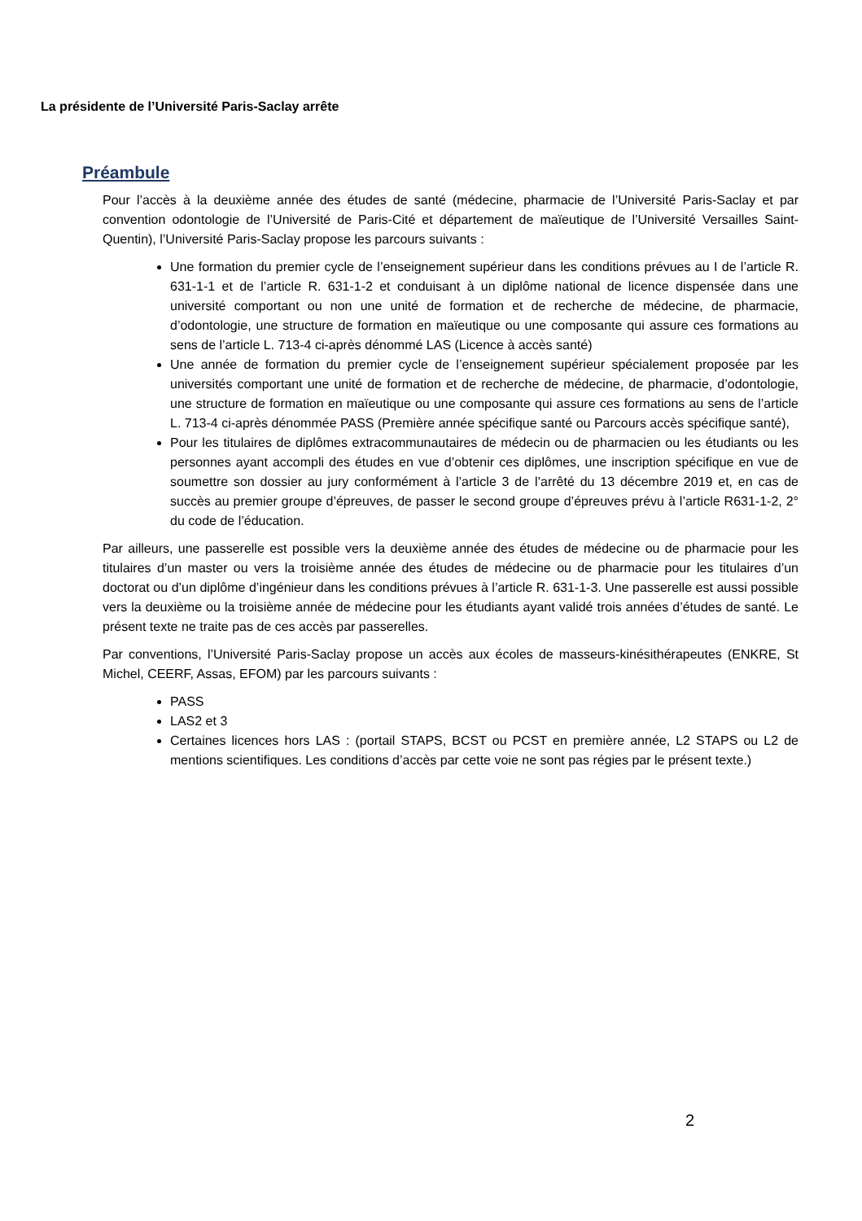La présidente de l’Université Paris-Saclay arrête
Préambule
Pour l’accès à la deuxième année des études de santé (médecine, pharmacie de l’Université Paris-Saclay et par convention odontologie de l’Université de Paris-Cité et département de maïeutique de l’Université Versailles Saint-Quentin), l’Université Paris-Saclay propose les parcours suivants :
Une formation du premier cycle de l’enseignement supérieur dans les conditions prévues au I de l’article R. 631-1-1 et de l’article R. 631-1-2 et conduisant à un diplôme national de licence dispensée dans une université comportant ou non une unité de formation et de recherche de médecine, de pharmacie, d’odontologie, une structure de formation en maïeutique ou une composante qui assure ces formations au sens de l’article L. 713-4 ci-après dénommé LAS (Licence à accès santé)
Une année de formation du premier cycle de l’enseignement supérieur spécialement proposée par les universités comportant une unité de formation et de recherche de médecine, de pharmacie, d’odontologie, une structure de formation en maïeutique ou une composante qui assure ces formations au sens de l’article L. 713-4 ci-après dénommée PASS (Première année spécifique santé ou Parcours accès spécifique santé),
Pour les titulaires de diplômes extracommunautaires de médecin ou de pharmacien ou les étudiants ou les personnes ayant accompli des études en vue d’obtenir ces diplômes, une inscription spécifique en vue de soumettre son dossier au jury conformément à l’article 3 de l’arrêté du 13 décembre 2019 et, en cas de succès au premier groupe d’épreuves, de passer le second groupe d’épreuves prévu à l’article R631-1-2, 2° du code de l’éducation.
Par ailleurs, une passerelle est possible vers la deuxième année des études de médecine ou de pharmacie pour les titulaires d’un master ou vers la troisième année des études de médecine ou de pharmacie pour les titulaires d’un doctorat ou d’un diplôme d’ingénieur dans les conditions prévues à l’article R. 631-1-3. Une passerelle est aussi possible vers la deuxième ou la troisième année de médecine pour les étudiants ayant validé trois années d’études de santé. Le présent texte ne traite pas de ces accès par passerelles.
Par conventions, l’Université Paris-Saclay propose un accès aux écoles de masseurs-kinésithérapeutes (ENKRE, St Michel, CEERF, Assas, EFOM) par les parcours suivants :
PASS
LAS2 et 3
Certaines licences hors LAS : (portail STAPS, BCST ou PCST en première année, L2 STAPS ou L2 de mentions scientifiques. Les conditions d’accès par cette voie ne sont pas régies par le présent texte.)
2